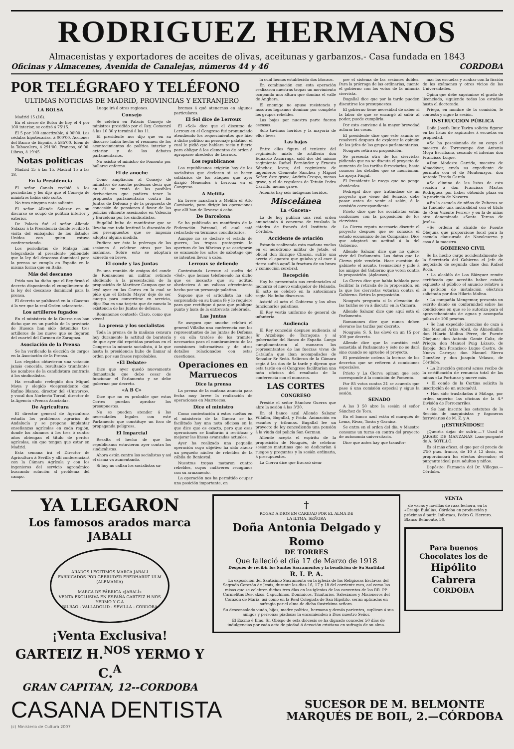RODRIGUEZ HERMANOS
Almacenistas y exportadores de aceites de olivas, aceitunas y garbanzos.- Casa fundada en 1843
Oficinas y Almacenes, Avenida de Canalejas, números 44 y 46 CORDOBA
POR TELÉGRAFO Y TELÉFONO
ULTIMAS NOTICIAS DE MADRID, PROVINCIAS Y EXTRANJERO
LA BOLSA
Madrid 15 (16).
En el cierre de Bolsa de hoy el 4 por 100 interior, se cotizó á 75'15.
El 5 por 100 amortizable, á 00'00. Las cédulas hipotecarias, á 000'00. Acciones del Banco de España, á 585'00. Idem de la Tabacalera, á 291'00. Francos, 46'00. Libras, á 19'45.
Notas políticas
Madrid 15 á las 15. Madrid 15 á las 18.
En la Presidencia
El señor Canals recibió á los periodistas y les dijo que el Consejo de ministros había sido corto.
No tuvo ninguna nota saliente.
El señor Allende Salazar en su discurso se ocupó de política interior y exterior.
De Palacio fué el señor Allende Salazar á la Presidencia donde recibió la visita del embajador de los Estados Unidos con quien estuvo conferenciando.
Los periodistas de Málaga han telegrafiado al presidente pidiéndole que la ley del descanso dominical para la prensa se cumpla en España en la misma forma que en Italia.
Más del descanso
Prida nos ha dicho que el Rey firmó el decreto disponiendo el cumplimiento de la ley del descanso dominical para la prensa.
El decreto se publicará en la «Gaceta» á la vez que la real Orden aclaratoria.
Los artilleros fugados
En el ministerio de la Guerra nos han dicho que en un pueblo de la provincia de Huesca han sido detenidos tres artilleros de los nueve que se fugaron del cuartel del Carmen de Zaragoza.
Asociación de la Prensa
Se ha verificado la elección de cargos en la Asociación de la Prensa.
Los elegidos obtuvieron una votación jamás conocida, resultando triunfantes los nombres de la candidatura contraria á los sindicalistas.
Ha resultado reelegido don Miguel Moya y elegido vicepresidente don Rufino Blanco, director del «Universo», y vocal don Norberto Torcal, director de la Agencia «Prensa Asociada».
De Agricultura
El director general de Agricultura estudia los problemas agrarios de Andalucía y se propone implantar enseñanzas agrícolas en cada región, donde los alumnos á los tres ó cuatro años obtengan el título de peritos agrícolas, sin que tengan que estar en Madrid.
Esta semana irá el Director de Agricultura á Sevilla y allí conferenciará con la Cámara Agrícola y con los ingenieros del servicio agronómico buscando solución al problema del campo.
Luego irá á otras regiones.
Consejo
Se celebró en Palacio Consejo de ministros presidido por el Rey. Comenzó á las 10 30 y terminó á las 11.
El presidente nos dijo que en su discurso había hecho el resumen de los acontecimientos de política interior y exterior y de los debates parlamentarios.
No asistió el ministro de Fomento por hallarse enfermo.
El de anoche
Como ampliación al Consejo de ministros de anoche podemos decir que en él se trató de las posibles derivaciones que pudiera tener la propuesta parlamentaria contra las Juntas de Defensa y de la propuesta de concesión de pensiones á favor de los policías vilmente asesinados en Valencia y Barcelona por los sindicalistas.
Bugallal hubo de manifestar que se llevaba con toda lentitud la discusión de los presupuestos que se imponía adoptar alguna medida.
Pudiera ser ésta la prórroga de las sesiones ó celebrar otras por las mañanas. Sobre esto se adoptará acuerdo en breve.
El conde y las Juntas
En una reunión de amigos del conde de Romanones un militar retirado aludiendo á la presentación de la proposición de Martínez Campos que se leyó ayer en las Cortes en la cual se pide que el Estado Mayor deje de ser cuerpo para convertirse en servicio, dijo: Esa es una tarjeta que de nuncia la existencia de las Juntas de defensa.
Romanones contestó: Claro, como que viven!
La prensa y los socialistas
Toda la prensa de la mañana censura hoy duramente la actitud de baratería de que ayer dió repetidas pruebas en el Congreso la minoría socialista, á la que hasta la presidencia hubo de llamar al orden por sus frases reprobables.
«El Debate»
Dice que ayer quedó nuevamente demostrado que debe cesar de funcionar el Parlamento y se debe gobernar por decreto.
«A B C»
Dice que no es probable que estas Cortes puedan aprobar los presupuestos.
No se pueden atender á las necesidades legales con este Parlamento que constituye un foco de propaganda peligrosa.
El Imparcial
Resalta el hecho de que los republicanos estuvieron ayer contra los sindicalistas.
Ahora están contra los socialistas y así el cisma va aumentando.
Si hoy no callan los socialistas sa-
bremos á qué atenernos en algunos particulares.
El Sol dice de Lerroux
El «Sol» dice que el discurso de Lerroux en el Congreso fué pronunciado atendiendo los requerimientos que hizo á dicho político un personaje palatino, el cual le pidió que hablara recio y fuerte para obligar á los elementos de orden á agruparse alrededor de Lerroux.
Los republicanos
Los republicanos exigirán hoy de los socialistas que declaren si se hacen solidarios de los ataques que ayer dirigió Menendez á Lerroux en el Congreso.
A Melilla
En breve marchará á Melilla el Alto Comisario, para dirigir las operaciones que allí han de llevarse á cabo.
De Barcelona
Se ha publicado un manifiesto de la Federación Patronal, el cual está redactado en términos conciliatorios.
Aunque no se declare el estado de guerra, las tropas protegerán la apertura de las fábricas y se castigarán se eramente los actos de sabotage que se intenten llevar á cabo.
Lerroux se defiende
Contestando Lerroux al suelto del «Sol», que hemos telefoneado ha dicho que es inexacto que su actitud obedeciera á un valioso ofrecimiento hecho por un personaje palatino.
Supone que el articulista ha sido sorprendido en su buena fé y lo requiere para que rectifique ó para que publique punto y hora de la entrevista celebrada.
Las Juntas
Se asegura que anoche celebró el general Villalba una conferencia con los representantes de las Juntas de Defensa y en ella tratóse de los trámites necesarios para el nombramiento de las comisiones informativas y de otros detalles relacionados con estas cuestiones.
Operaciones en Marruecos
Dice la prensa
La prensa de la mañana anuncia para fecha muy breve la realización de operaciones en Marruecos.
Dice el ministro
Como contestación á estos sueltos en el ministerio de la Guerra se ha facilitado hoy una nota oficiosa en la que dice que es exacto, pero que esas operaciones se limitarán á rectificar y mejorar las líneas avanzadas actuales.
Ayer ha realizado una pequeña operación cuyo objetivo ha sido atacar un pequeño núcleo de rebeldes de la cábila de Beniestal.
Nuestras tropas mataron cuatro rebeldes, cuyos cadáveres recogimos con su armamento.
La operación nos ha permitido ocupar una posición importante, en
la cual hemos establecido dos blocaos.
En combinación con esta operación realizaron nuestras tropas un movimiento ocupando una altura que domina el valle de Anghera.
El enemigo no opuso resistencia y nosotros logramos dominar por completo los grupos rebeldes.
Las bajas por nuestra parte fueron escasas.
Solo tuvimos heridos y la mayoría de ellos leves.
Las bajas
Entre ellos figura el teniente del regimiento mixto de artillería don Eduardo Ascárraga, sold dos del mismo regimiento Rafael Fernández y Ernesto Sánchez, leves; del regimiento de ingenieros Clemente Sánchez y Miguel Señer, éste grave; Andrés Crespo, menos grave, y el de regulares de Tetuán Pedro Carrillo, menos grave.
Además hay seis indígenas heridos.
Miscelánea
La «Gaceta»
La de hoy publica una real orden anunciando á concurso de traslado la cátedra de francés del Instituto de Córdoba.
Accidente de aviación
Estando realizando esta mañana vuelos en el aeródromo militar de Jetafe, el oficial don Enrique Chacón, sufrió una avería el aparato que guiaba y al caer á tierra sufrió aquél la fractura de un brazo y conmoción cerebral.
Recepción
Hoy ha presentado sus credenciales al monarca el nuevo embajador de Holanda. El acto se celebró en la antecámara regia. No hubo discursos.
Asistió al acto el Gobierno y los altos funcionarios palatinos.
El Rey vestía uniforme de general de infantería.
Audiencia
El Rey concedió despues audiencia al Sr Arzobispo de Tarragona y al gobernador del Banco de España. Luego cumplimentaron al monarca los representantes de las fuerzas vivas de Cataluña que iban acompañados de Senador Sr Sedó. Salieron de la Cámara regia á las dos de la tarde y dijeron que esta tarde en el Congreso facilitarían una nota oficiosa del resultado de la conferencia con el monarca.
LAS CORTES
CONGRESO
Preside el señor Sánchez Guerra que abre la sesión á las 3'30.
En el banco azul Allende Salazar Villalba, Bugallal, y Prida. Animación en escaños y tribunas. Bugallal lee un proyecto de ley concediendo una pensión á la viuda del policía San German.
Allende acepta el espíritu de la proposición de Nougués, de celebrar sesiones matutinas que se dedicarían á ruegos y preguntas y la sesión ordinaria, á presupuestos.
La Cierva dice que fracasó siem-
pre el sistema de las sesiones dobles. Para la prórroga de las ordinarias, cuente el gobierno con los votos de la minoría ciervista.
Bugallal dice que por la tarde pueden discutirse los presupuestos.
El gobierno tiene necesidad de saber si la labor de que se encargó al subir al poder, puede cumplirla.
Por esto conviene á la mayor brevedad aclarar las cosas.
El presidente dice que este asunto se resolverá despues de explorar la opinión de los jefes de los grupos parlamentarios.
Nougués retira su proposición.
Se presenta otra de los ciervistas pidiendo que no se discuta el proyecto de aumento de las tarifas ferroviarias, hasta conocer los detalles que se mencionan. La apoya Fanjul.
El Presidente le ruega que no ponga obstáculos.
Pedregal dice que tratándose de un proyecto que viene del Senado, debe pasar antes de venir al salón, á la comisión correspondiente.
Prieto dice que los socialistas están conformes con la proposición de los ciervistas.
La Cierva reputa necesario discutir el proyecto después que se conozca el estado económico de las Compañías. Dice que adaptará su actitud á la del Gobierno.
Allende Salazar dice que no quiere vivir del Parlamento. Los datos que La Cierva pide vendrán. Hace cuestión de gabinete el asunto, (sensación) y pide á los amigos del Gobierno que voten contra la proposición. (Aplausos).
La Cierva dice que había hablado para facilitar la retirada de la proposición, en la que los ciervistas votarían contra el Gobierno. Retira la proposición.
Nougués pregunta si la elevación de las tarifas se va á discutir en la Cámara.
Allende Salazar dice que aquí está el Parlamento.
Romanones dice que nunca deben elevarse las tarifas por decreto.
Nougués: S. S. las elevó en un 15 por 100 por decreto.
Allende dice que la cuestión está sometida al Parlamento y éste no se dará sino cuando se apruebe el proyecto.
El presidente ordena la lectura de los decretos que se refieren á comisiones especiales.
Prieto y La Cierva opinan que esto corresponde á la comisión de Fomento.
Por 85 votos contra 21 se acuerda que pase á una comisión especial y sigue la sesión.
SENADO
A las 3 50 abre la sesión el señor Sánchez de Toca.
En el banco azul están el marqués de Lema, Rivas, Torán y Garnica.
Se entra en el orden del día, y Maestre consume un turno en contra del proyecto de autonomía universitaria.
Dice que antes hay que transfor-
mar las escuelas y acabar con la ficción de los exámenes y otros vicios de las Universidades.
Opina que debe suprimirse el grado de licenciado, siguiendo todos los estudios hasta el doctorado.
Priego, en nombre de la comisión, le contesta y sigue la sesión.
INSTRUCCION PÚBLICA
Doña Josefa Ruiz Tavira solicita figurar en las listas de aspirantes á escuelas en propiedad.
=Se ha posesionado de su cargo el maestro de Torrecampo don Antonio Moya Escribano, cesando el interino don Francisco Luque.
=Don Modesto Garrido, maestro de Almodóvar, envía su expediente de permuta con el de Montemayor, don Antonio Tirado García.
=Se elimina de las listas de esta sección á don Francisco Martos Rodríguez, por haber obtenido plaza en la provincia de Navarra.
=En la escuela de niños de Zuheros se ha fundado una mutualidad con el título de «San Vicente Ferrer» y en la de niñas otra denominada «Santa Teresa de Jesús».
=Se ordena al alcalde de Fuente Obejuna que proporcione local para la escuela clausurada de Navalcuervo y casa á la maestra.
GOBIERNO CIVIL
Se ha hecho cargo accidentalmente de la Secretaría del Gobierno el Jefe de negociado de segunda clase don Rafael Roca.
• La alcaldía de Los Blázquez remite certificado que acredita haber estado expuesto al público el anuncio relativo á la petición de instalación eléctrica solicitada por don Hilario Molina.
• La compañía Mengemor, presenta un escrito dando su conformidad sobre las condiciones en que se le autoriza para el aprovechamiento de aguas y acompaña póliza de 100 pesetas.
• Se han expedido licencias de caza á don Manuel Ariza Abril, de Almedinilla; don Hilario Molina Pérez, de Fuente Obejuna; don Antonio Gamiz Caliz, de Priego; don Manuel Puig Lázaro, de Espejo; don Francisco Luque Castro, de Nueva Carteya; don Manuel Sierra González y don Joaquín Velasco, de Córdoba.
• La Dirección general acusa recibo de la certificación de renuncia total de las minas «La Fortuna» y nueve más.
• El conde de la Cortina solicita la inscripción de un automóvil.
• Han sido trasladadas á Málaga, por orden superior las oficinas de la 4.ª División de Ferrocarriles.
• Se han inscrito los estatutos de la Sección de maquinistas y fogoneros ferroviarios de M. Z. y A.
¡¡ESTREÑIDOS!!
¿Queréis dejar de sufrir,....? Usad el JARABE DE MANZANAS Laxo-purgante de A. SOTILLO.
Es el más eficaz, el que por el precio de 2'50 ptas. franco, de 10 á 12 dosis, os proporcionará los efectos deseados; el purgante ideal para adultos y niños.
Depósito: Farmacia del Dr. Villegas.—Córdoba.
YA LLEGARON
Los famosos arados marca JABALI
ARADOS LEGITIMOS MARCA JABALI
FABRICADOS POR GEBRUDER EBERHARDT ULM (ALEMANIA)
MARCA DE FÁBRICA «JABALÍ»
VENTA EXCLUSIVA EN ESPAÑA GARTEIZ H.NOS YERMO Y C.A
BILBAO - VALLADOLID - SEVILLA - CORDOBA
¡Venta Exclusiva!
GARTEIZ H.<sup>NOS</sup> YERMO Y C.<sup>A</sup>
GRAN CAPITAN, 12--CORDOBA
†
ROGAD A DIOS EN CARIDAD POR EL ALMA DE
LA ILTMA. SEÑORA
Doña Antonia Delgado y Romo
DE TORRES
Que falleció el día 17 de Marzo de 1918
Después de recibir los Santos Sacramentos y la bendición de Su Santidad
R. I. P. A.
La exposición del Santísimo Sacramento en la iglesia de las Religiosas Esclavas del Sagrado Corazón de Jesús, durante los días 16, 17 y 18 del corriente mes, así como las misas que se celebren dichos tres días en las iglesias de los conventos de los RR. PP. Carmelitas Descalzos, Capuchinos, Dominicos, Trinitarios, Salesianos y Misioneros del Corazón de María, así como en la Real Colegiata de San Hipólito, serán aplicadas en sufragio por el alma de dicha ilustrísima señora.
Su desconsolado viudo, hijos, madre política, hermana y demás parientes, suplican á sus amigos y personas piadosas la encomienden á Dios nuestro Señor.
El Excmo é Ilmo. Sr. Obispo de esta diócesis se ha dignado conceder 50 días de indulgencias por cada acto de piedad ó devoción cristiana en sufragio de su alma.
VENTA
de vacas y novillas de raza lechera, en la «Granja Eulalia», Córdoba en producción y próximas á parir. Informes, Pedro G. Herrero. Blanco Belmonte, 50.
Para buenos Chocolates los de
Hipólito Cabrera
CORDOBA
CASANA DENTISTA
SUCESOR DE M. BELMONTE
MARQUÉS DE BOIL, 2.—CÓRDOBA
(c) Ministerio de Cultura 2007